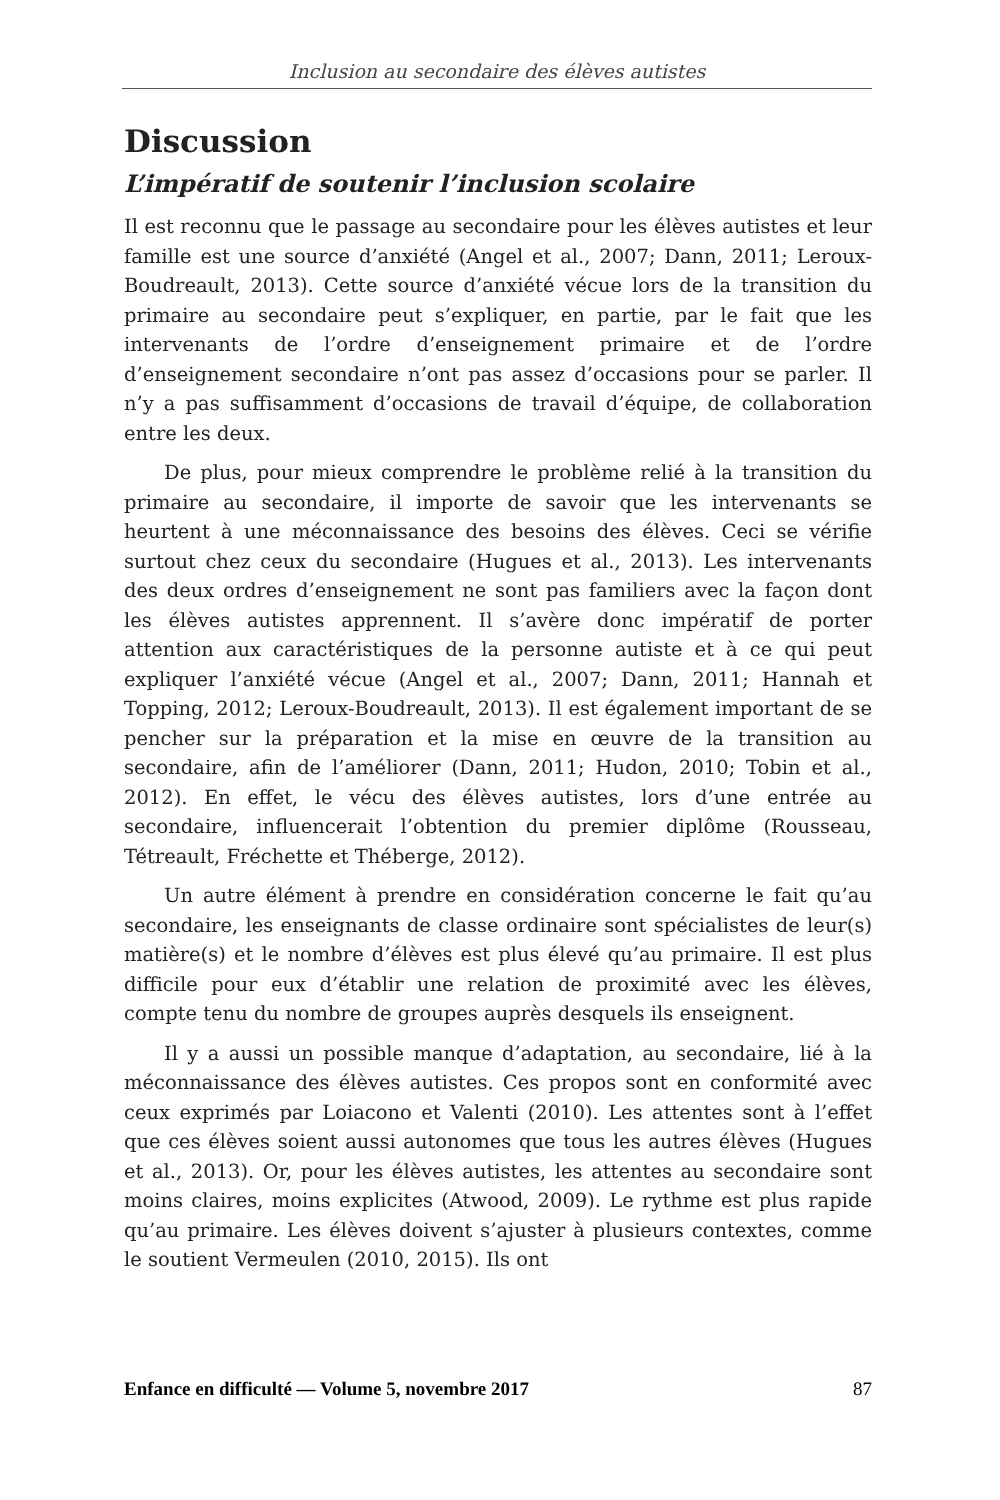Inclusion au secondaire des élèves autistes
Discussion
L’impératif de soutenir l’inclusion scolaire
Il est reconnu que le passage au secondaire pour les élèves autistes et leur famille est une source d’anxiété (Angel et al., 2007; Dann, 2011; Leroux-Boudreault, 2013). Cette source d’anxiété vécue lors de la transition du primaire au secondaire peut s’expliquer, en partie, par le fait que les intervenants de l’ordre d’enseignement primaire et de l’ordre d’enseignement secondaire n’ont pas assez d’occasions pour se parler. Il n’y a pas suffisamment d’occasions de travail d’équipe, de collaboration entre les deux.
De plus, pour mieux comprendre le problème relié à la transition du primaire au secondaire, il importe de savoir que les intervenants se heurtent à une méconnaissance des besoins des élèves. Ceci se vérifie surtout chez ceux du secondaire (Hugues et al., 2013). Les intervenants des deux ordres d’enseignement ne sont pas familiers avec la façon dont les élèves autistes apprennent. Il s’avère donc impératif de porter attention aux caractéristiques de la personne autiste et à ce qui peut expliquer l’anxiété vécue (Angel et al., 2007; Dann, 2011; Hannah et Topping, 2012; Leroux-Boudreault, 2013). Il est également important de se pencher sur la préparation et la mise en œuvre de la transition au secondaire, afin de l’améliorer (Dann, 2011; Hudon, 2010; Tobin et al., 2012). En effet, le vécu des élèves autistes, lors d’une entrée au secondaire, influencerait l’obtention du premier diplôme (Rousseau, Tétreault, Fréchette et Théberge, 2012).
Un autre élément à prendre en considération concerne le fait qu’au secondaire, les enseignants de classe ordinaire sont spécialistes de leur(s) matière(s) et le nombre d’élèves est plus élevé qu’au primaire. Il est plus difficile pour eux d’établir une relation de proximité avec les élèves, compte tenu du nombre de groupes auprès desquels ils enseignent.
Il y a aussi un possible manque d’adaptation, au secondaire, lié à la méconnaissance des élèves autistes. Ces propos sont en conformité avec ceux exprimés par Loiacono et Valenti (2010). Les attentes sont à l’effet que ces élèves soient aussi autonomes que tous les autres élèves (Hugues et al., 2013). Or, pour les élèves autistes, les attentes au secondaire sont moins claires, moins explicites (Atwood, 2009). Le rythme est plus rapide qu’au primaire. Les élèves doivent s’ajuster à plusieurs contextes, comme le soutient Vermeulen (2010, 2015). Ils ont
Enfance en difficulté — Volume 5, novembre 2017 87